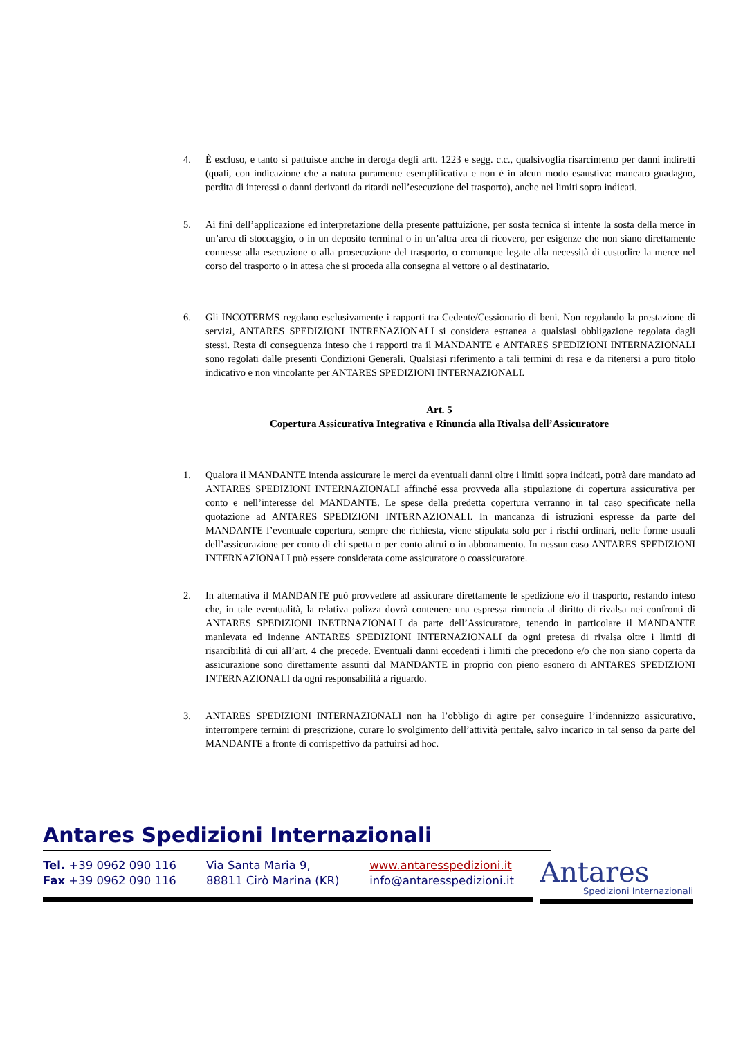4. È escluso, e tanto si pattuisce anche in deroga degli artt. 1223 e segg. c.c., qualsivoglia risarcimento per danni indiretti (quali, con indicazione che a natura puramente esemplificativa e non è in alcun modo esaustiva: mancato guadagno, perdita di interessi o danni derivanti da ritardi nell’esecuzione del trasporto), anche nei limiti sopra indicati.
5. Ai fini dell’applicazione ed interpretazione della presente pattuizione, per sosta tecnica si intente la sosta della merce in un’area di stoccaggio, o in un deposito terminal o in un’altra area di ricovero, per esigenze che non siano direttamente connesse alla esecuzione o alla prosecuzione del trasporto, o comunque legate alla necessità di custodire la merce nel corso del trasporto o in attesa che si proceda alla consegna al vettore o al destinatario.
6. Gli INCOTERMS regolano esclusivamente i rapporti tra Cedente/Cessionario di beni. Non regolando la prestazione di servizi, ANTARES SPEDIZIONI INTRENAZIONALI si considera estranea a qualsiasi obbligazione regolata dagli stessi. Resta di conseguenza inteso che i rapporti tra il MANDANTE e ANTARES SPEDIZIONI INTERNAZIONALI sono regolati dalle presenti Condizioni Generali. Qualsiasi riferimento a tali termini di resa e da ritenersi a puro titolo indicativo e non vincolante per ANTARES SPEDIZIONI INTERNAZIONALI.
Art. 5
Copertura Assicurativa Integrativa e Rinuncia alla Rivalsa dell’Assicuratore
1. Qualora il MANDANTE intenda assicurare le merci da eventuali danni oltre i limiti sopra indicati, potrà dare mandato ad ANTARES SPEDIZIONI INTERNAZIONALI affinché essa provveda alla stipulazione di copertura assicurativa per conto e nell’interesse del MANDANTE. Le spese della predetta copertura verranno in tal caso specificate nella quotazione ad ANTARES SPEDIZIONI INTERNAZIONALI. In mancanza di istruzioni espresse da parte del MANDANTE l’eventuale copertura, sempre che richiesta, viene stipulata solo per i rischi ordinari, nelle forme usuali dell’assicurazione per conto di chi spetta o per conto altrui o in abbonamento. In nessun caso ANTARES SPEDIZIONI INTERNAZIONALI può essere considerata come assicuratore o coassicuratore.
2. In alternativa il MANDANTE può provvedere ad assicurare direttamente le spedizione e/o il trasporto, restando inteso che, in tale eventualità, la relativa polizza dovrà contenere una espressa rinuncia al diritto di rivalsa nei confronti di ANTARES SPEDIZIONI INETRNAZIONALI da parte dell’Assicuratore, tenendo in particolare il MANDANTE manlevata ed indenne ANTARES SPEDIZIONI INTERNAZIONALI da ogni pretesa di rivalsa oltre i limiti di risarcibilità di cui all’art. 4 che precede. Eventuali danni eccedenti i limiti che precedono e/o che non siano coperta da assicurazione sono direttamente assunti dal MANDANTE in proprio con pieno esonero di ANTARES SPEDIZIONI INTERNAZIONALI da ogni responsabilità a riguardo.
3. ANTARES SPEDIZIONI INTERNAZIONALI non ha l’obbligo di agire per conseguire l’indennizzo assicurativo, interrompere termini di prescrizione, curare lo svolgimento dell’attività peritale, salvo incarico in tal senso da parte del MANDANTE a fronte di corrispettivo da pattuirsi ad hoc.
Antares Spedizioni Internazionali
Tel. +39 0962 090 116
Fax +39 0962 090 116
Via Santa Maria 9,
88811 Cirò Marina (KR)
www.antaresspedizioni.it
info@antaresspedizioni.it
Antares
Spedizioni Internazionali